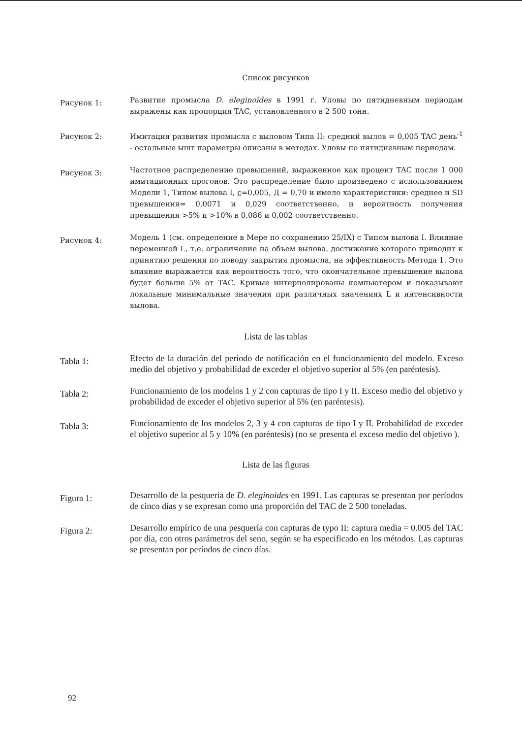Список рисунков
Рисунок 1:
Развитие промысла D. eleginoides в 1991 г. Уловы по пятидневным периодам выражены как пропорция TAC, установленного в 2 500 тонн.
Рисунок 2:
Имитация развития промысла с выловом Типа II: средний вылов = 0,005 TAC день<sup>-1</sup> - остальные ышт параметры описаны в методах. Уловы по пятидневным периодам.
Рисунок 3:
Частотное распределение превышений, выраженное как процент TAC после 1 000 имитационных прогонов. Это распределение было произведено с использованием Модели 1, Типом вылова I, c=0,005, Д = 0,70 и имело характеристики: среднее и SD превышения= 0,0071 и 0,029 соответственно, и вероятность получения превышения >5% и >10% в 0,086 и 0,002 соответственно.
Рисунок 4:
Модель 1 (см. определение в Мере по сохранению 25/IX) с Типом вылова I. Влияние переменной L, т.е. ограничение на объем вылова, достижение которого приводит к принятию решения по поводу закрытия промысла, на эффективность Метода 1. Это влияние выражается как вероятность того, что окончательное превышение вылова будет больше 5% от TAC. Кривые интерполированы компьютером и показывают локальные минимальные значения при различных значениях L и интенсивности вылова.
Lista de las tablas
Tabla 1:
Efecto de la duración del período de notificación en el funcionamiento del modelo. Exceso medio del objetivo y probabilidad de exceder el objetivo superior al 5% (en paréntesis).
Tabla 2:
Funcionamiento de los modelos 1 y 2 con capturas de tipo I y II. Exceso medio del objetivo y probabilidad de exceder el objetivo superior al 5% (en paréntesis).
Tabla 3:
Funcionamiento de los modelos 2, 3 y 4 con capturas de tipo I y II. Probabilidad de exceder el objetivo superior al 5 y 10% (en paréntesis) (no se presenta el exceso medio del objetivo ).
Lista de las figuras
Figura 1:
Desarrollo de la pesquería de D. eleginoides en 1991. Las capturas se presentan por períodos de cinco días y se expresan como una proporción del TAC de 2 500 toneladas.
Figura 2:
Desarrollo empírico de una pesquería con capturas de typo II: captura media = 0.005 del TAC por día, con otros parámetros del seno, según se ha especificado en los métodos. Las capturas se presentan por períodos de cinco días.
92